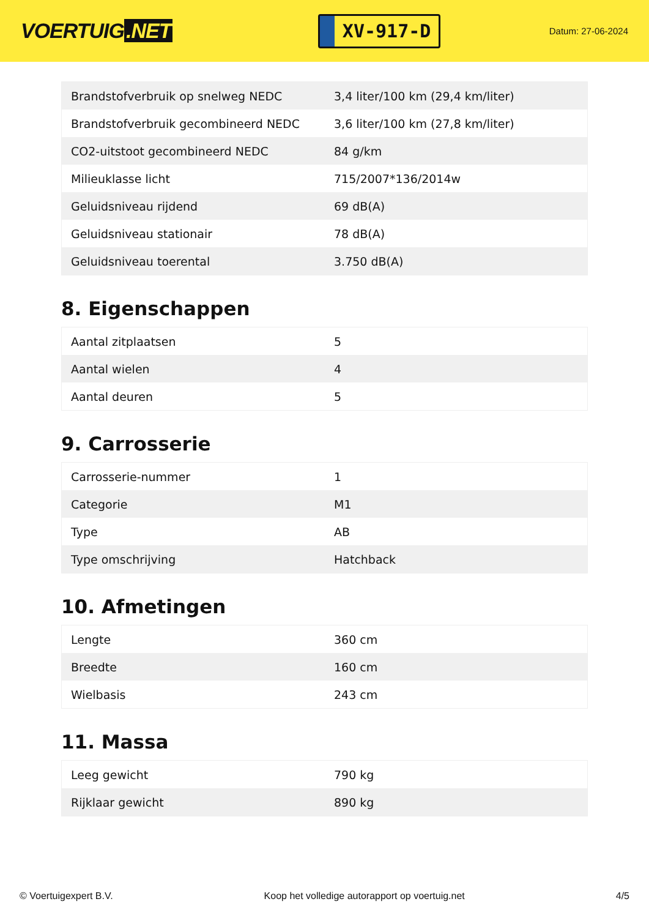VOERTUIG.NET
XV-917-D
Datum: 27-06-2024
| Brandstofverbruik op snelweg NEDC | 3,4 liter/100 km (29,4 km/liter) |
| Brandstofverbruik gecombineerd NEDC | 3,6 liter/100 km (27,8 km/liter) |
| CO2-uitstoot gecombineerd NEDC | 84 g/km |
| Milieuklasse licht | 715/2007*136/2014w |
| Geluidsniveau rijdend | 69 dB(A) |
| Geluidsniveau stationair | 78 dB(A) |
| Geluidsniveau toerental | 3.750 dB(A) |
8. Eigenschappen
| Aantal zitplaatsen | 5 |
| Aantal wielen | 4 |
| Aantal deuren | 5 |
9. Carrosserie
| Carrosserie-nummer | 1 |
| Categorie | M1 |
| Type | AB |
| Type omschrijving | Hatchback |
10. Afmetingen
| Lengte | 360 cm |
| Breedte | 160 cm |
| Wielbasis | 243 cm |
11. Massa
| Leeg gewicht | 790 kg |
| Rijklaar gewicht | 890 kg |
© Voertuigexpert B.V. Koop het volledige autorapport op voertuig.net 4/5